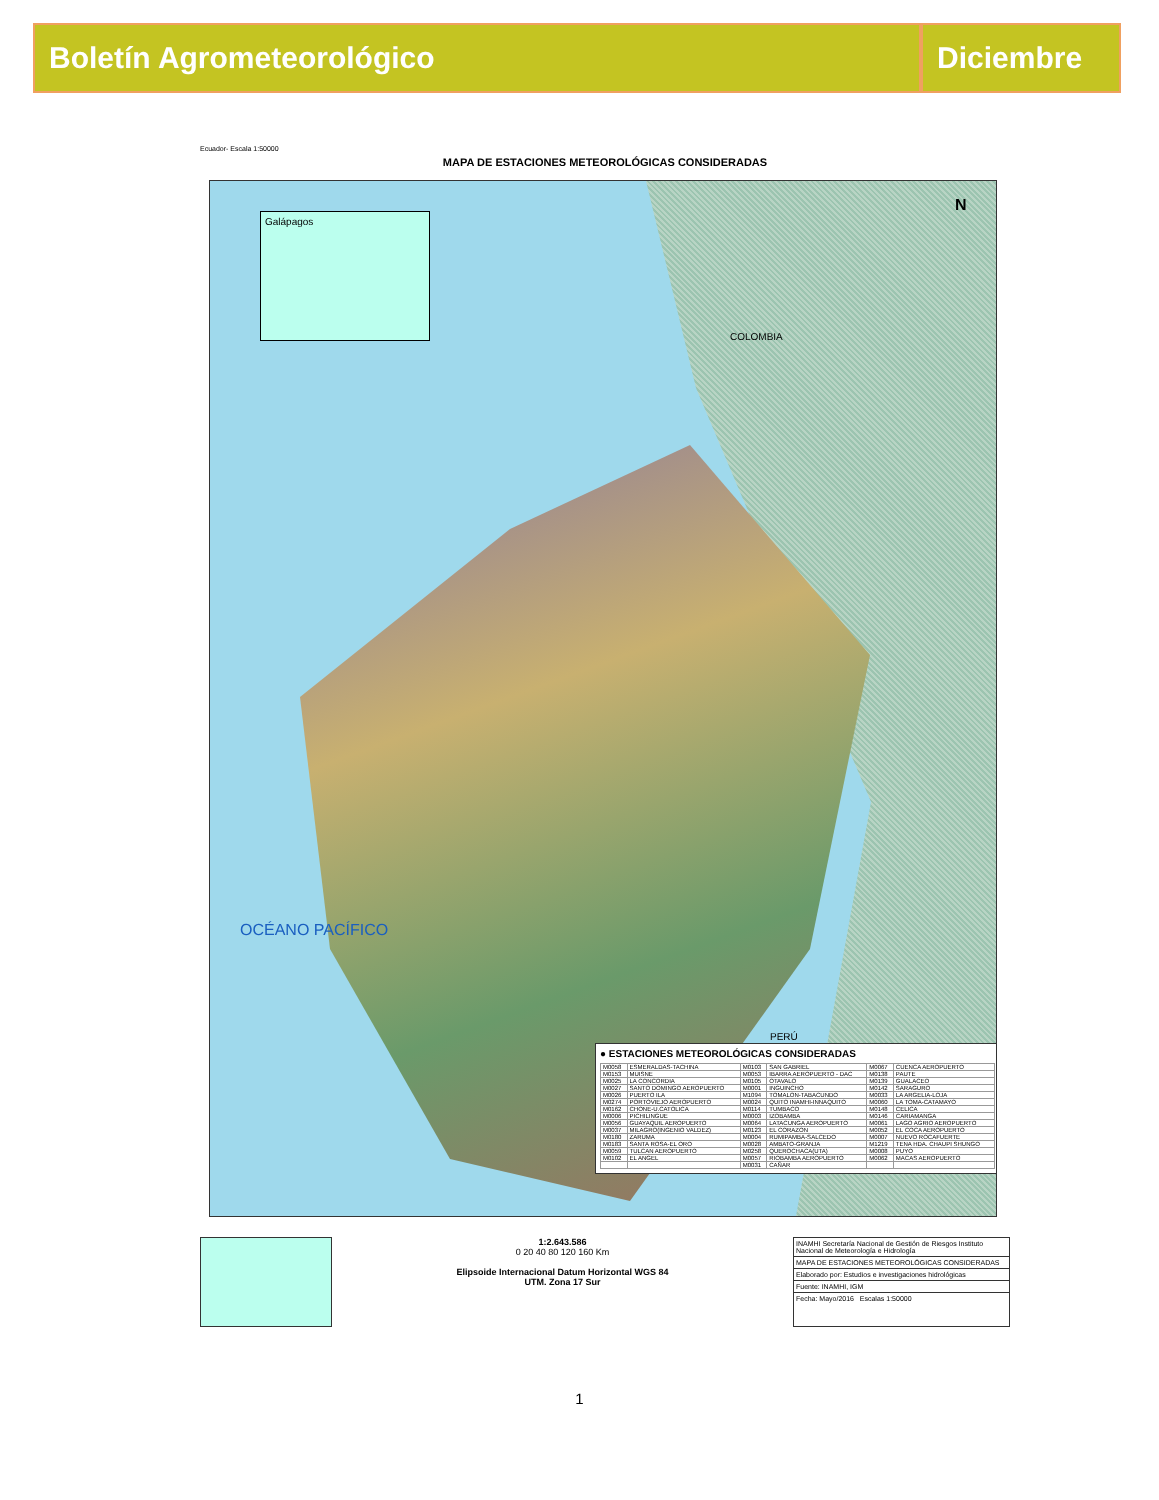Boletín Agrometeorológico Diciembre
Ecuador- Escala 1:50000
MAPA DE ESTACIONES METEOROLÓGICAS CONSIDERADAS
Galápagos
COLOMBIA
PERÚ
OCÉANO PACÍFICO
N
● ESTACIONES METEOROLÓGICAS CONSIDERADAS
| M0058 | ESMERALDAS-TACHINA | M0103 | SAN GABRIEL | M0067 | CUENCA AEROPUERTO |
| M0153 | MUISNE | M0053 | IBARRA AEROPUERTO - DAC | M0138 | PAUTE |
| M0025 | LA CONCORDIA | M0105 | OTAVALO | M0139 | GUALACEO |
| M0027 | SANTO DOMINGO AEROPUERTO | M0001 | INGUINCHO | M0142 | SARAGURO |
| M0026 | PUERTO ILA | M1094 | TOMALON-TABACUNDO | M0033 | LA ARGELIA-LOJA |
| M0274 | PORTOVIEJO AEROPUERTO | M0024 | QUITO INAMHI-INNAQUITO | M0060 | LA TOMA-CATAMAYO |
| M0162 | CHONE-U.CATOLICA | M0114 | TUMBACO | M0148 | CELICA |
| M0006 | PICHILINGUE | M0003 | IZOBAMBA | M0146 | CARIAMANGA |
| M0056 | GUAYAQUIL AEROPUERTO | M0064 | LATACUNGA AEROPUERTO | M0061 | LAGO AGRIO AEROPUERTO |
| M0037 | MILAGRO(INGENIO VALDEZ) | M0123 | EL CORAZON | M0052 | EL COCA AEROPUERTO |
| M0180 | ZARUMA | M0004 | RUMIPAMBA-SALCEDO | M0007 | NUEVO ROCAFUERTE |
| M0183 | SANTA ROSA-EL ORO | M0028 | AMBATO-GRANJA | M1219 | TENA HDA. CHAUPI SHUNGO |
| M0059 | TULCAN AEROPUERTO | M0258 | QUEROCHACA(UTA) | M0008 | PUYO |
| M0102 | EL ANGEL | M0057 | RIOBAMBA AEROPUERTO | M0062 | MACAS AEROPUERTO |
| | | M0031 | CAÑAR | | |
1:2.643.586
0 20 40 80 120 160 Km
Elipsoide Internacional Datum Horizontal WGS 84
UTM. Zona 17 Sur
INAMHI Secretaría Nacional de Gestión de Riesgos Instituto Nacional de Meteorología e Hidrología
MAPA DE ESTACIONES METEOROLÓGICAS CONSIDERADAS
Elaborado por: Estudios e investigaciones hidrológicas
Fuente: INAMHI, IGM
Fecha: Mayo/2016 Escalas 1:50000
1